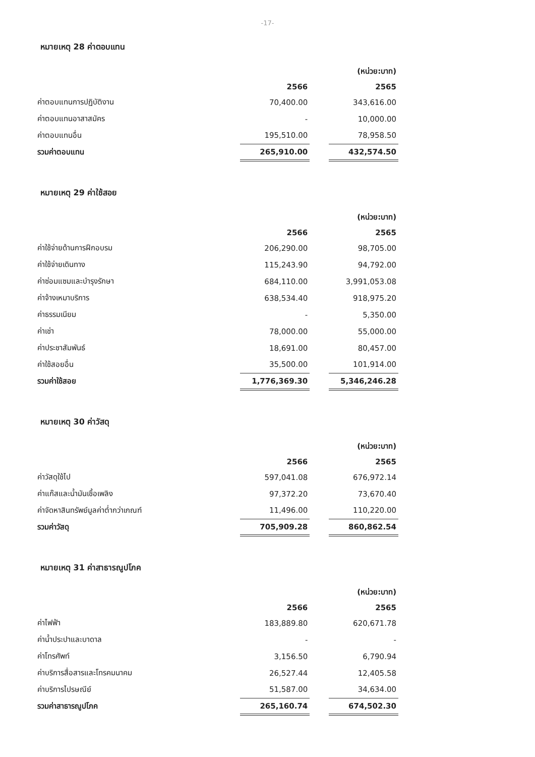-17-
หมายเหตุ 28 ค่าตอบแทน
| | | | (หน่วย:บาท) |
| | 2566 | | 2565 |
| ค่าตอบแทนการปฏิบัติงาน | 70,400.00 | | 343,616.00 |
| ค่าตอบแทนอาสาสมัคร | - | | 10,000.00 |
| ค่าตอบแทนอื่น | 195,510.00 | | 78,958.50 |
| รวมค่าตอบแทน | 265,910.00 | | 432,574.50 |
หมายเหตุ 29 ค่าใช้สอย
| | | | (หน่วย:บาท) |
| | 2566 | | 2565 |
| ค่าใช้จ่ายด้านการฝึกอบรม | 206,290.00 | | 98,705.00 |
| ค่าใช้จ่ายเดินทาง | 115,243.90 | | 94,792.00 |
| ค่าซ่อมแซมและบำรุงรักษา | 684,110.00 | | 3,991,053.08 |
| ค่าจ้างเหมาบริการ | 638,534.40 | | 918,975.20 |
| ค่าธรรมเนียม | - | | 5,350.00 |
| ค่าเช่า | 78,000.00 | | 55,000.00 |
| ค่าประชาสัมพันธ์ | 18,691.00 | | 80,457.00 |
| ค่าใช้สอยอื่น | 35,500.00 | | 101,914.00 |
| รวมค่าใช้สอย | 1,776,369.30 | | 5,346,246.28 |
หมายเหตุ 30 ค่าวัสดุ
| | | | (หน่วย:บาท) |
| | 2566 | | 2565 |
| ค่าวัสดุใช้ไป | 597,041.08 | | 676,972.14 |
| ค่าแก๊สและน้ำมันเชื้อเพลิง | 97,372.20 | | 73,670.40 |
| ค่าจัดหาสินทรัพย์มูลค่าต่ำกว่าเกณฑ์ | 11,496.00 | | 110,220.00 |
| รวมค่าวัสดุ | 705,909.28 | | 860,862.54 |
หมายเหตุ 31 ค่าสาธารณูปโภค
| | | | (หน่วย:บาท) |
| | 2566 | | 2565 |
| ค่าไฟฟ้า | 183,889.80 | | 620,671.78 |
| ค่าน้ำประปาและบาดาล | - | | - |
| ค่าโทรศัพท์ | 3,156.50 | | 6,790.94 |
| ค่าบริการสื่อสารและโทรคมนาคม | 26,527.44 | | 12,405.58 |
| ค่าบริการไปรษณีย์ | 51,587.00 | | 34,634.00 |
| รวมค่าสาธารณูปโภค | 265,160.74 | | 674,502.30 |